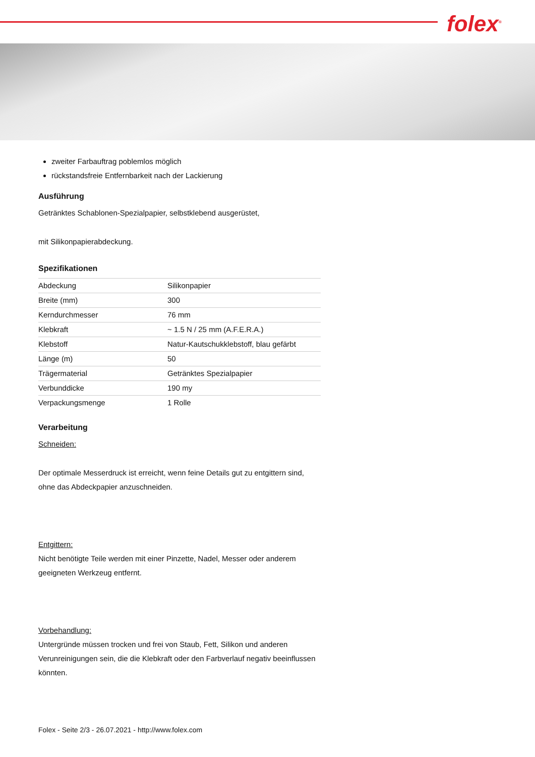folex<sup>®</sup>
zweiter Farbauftrag poblemlos möglich
rückstandsfreie Entfernbarkeit nach der Lackierung
Ausführung
Getränktes Schablonen-Spezialpapier, selbstklebend ausgerüstet,
mit Silikonpapierabdeckung.
Spezifikationen
| Abdeckung | Silikonpapier |
| Breite (mm) | 300 |
| Kerndurchmesser | 76 mm |
| Klebkraft | ~ 1.5 N / 25 mm (A.F.E.R.A.) |
| Klebstoff | Natur-Kautschukklebstoff, blau gefärbt |
| Länge (m) | 50 |
| Trägermaterial | Getränktes Spezialpapier |
| Verbunddicke | 190 my |
| Verpackungsmenge | 1 Rolle |
Verarbeitung
Schneiden:
Der optimale Messerdruck ist erreicht, wenn feine Details gut zu entgittern sind, ohne das Abdeckpapier anzuschneiden.
Entgittern:
Nicht benötigte Teile werden mit einer Pinzette, Nadel, Messer oder anderem geeigneten Werkzeug entfernt.
Vorbehandlung:
Untergründe müssen trocken und frei von Staub, Fett, Silikon und anderen Verunreinigungen sein, die die Klebkraft oder den Farbverlauf negativ beeinflussen könnten.
Folex - Seite 2/3 - 26.07.2021 - http://www.folex.com